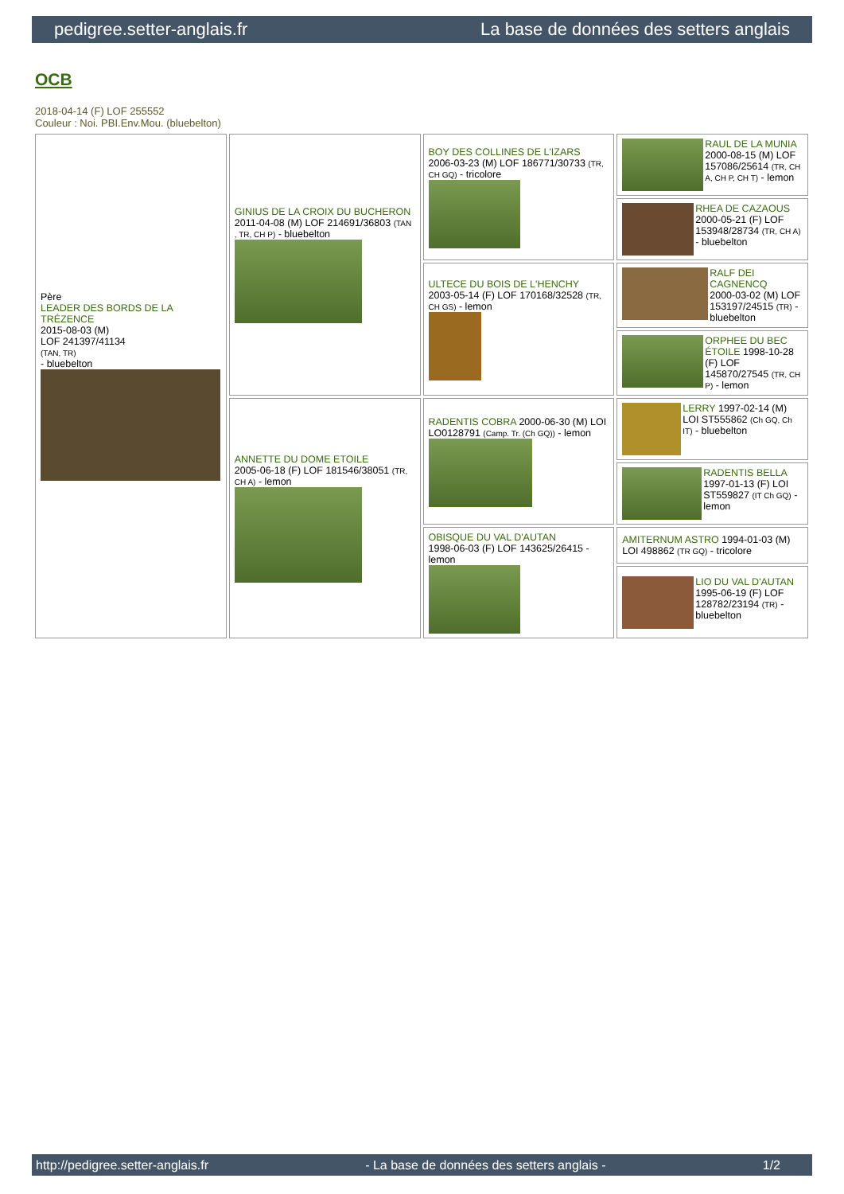pedigree.setter-anglais.fr La base de données des setters anglais
OCB
2018-04-14 (F) LOF 255552
Couleur : Noi. PBI.Env.Mou. (bluebelton)
| Père LEADER DES BORDS DE LA TRÉZENCE 2015-08-03 (M) LOF 241397/41134 (TAN, TR) - bluebelton | GINIUS DE LA CROIX DU BUCHERON 2011-04-08 (M) LOF 214691/36803 (TAN , TR, CH P) - bluebelton | BOY DES COLLINES DE L'IZARS 2006-03-23 (M) LOF 186771/30733 (TR, CH GQ) - tricolore | RAUL DE LA MUNIA 2000-08-15 (M) LOF 157086/25614 (TR, CH A, CH P, CH T) - lemon |
| | | | RHEA DE CAZAOUS 2000-05-21 (F) LOF 153948/28734 (TR, CH A) - bluebelton |
| | | ULTECE DU BOIS DE L'HENCHY 2003-05-14 (F) LOF 170168/32528 (TR, CH GS) - lemon | RALF DEI CAGNENCQ 2000-03-02 (M) LOF 153197/24515 (TR) - bluebelton |
| | | | ORPHEE DU BEC ÉTOILE 1998-10-28 (F) LOF 145870/27545 (TR, CH P) - lemon |
| | ANNETTE DU DOME ETOILE 2005-06-18 (F) LOF 181546/38051 (TR, CH A) - lemon | RADENTIS COBRA 2000-06-30 (M) LOI LO0128791 (Camp. Tr. (Ch GQ)) - lemon | LERRY 1997-02-14 (M) LOI ST555862 (Ch GQ, Ch IT) - bluebelton |
| | | | RADENTIS BELLA 1997-01-13 (F) LOI ST559827 (IT Ch GQ) - lemon |
| | | OBISQUE DU VAL D'AUTAN 1998-06-03 (F) LOF 143625/26415 - lemon | AMITERNUM ASTRO 1994-01-03 (M) LOI 498862 (TR GQ) - tricolore |
| | | | LIO DU VAL D'AUTAN 1995-06-19 (F) LOF 128782/23194 (TR) - bluebelton |
http://pedigree.setter-anglais.fr - La base de données des setters anglais - 1/2